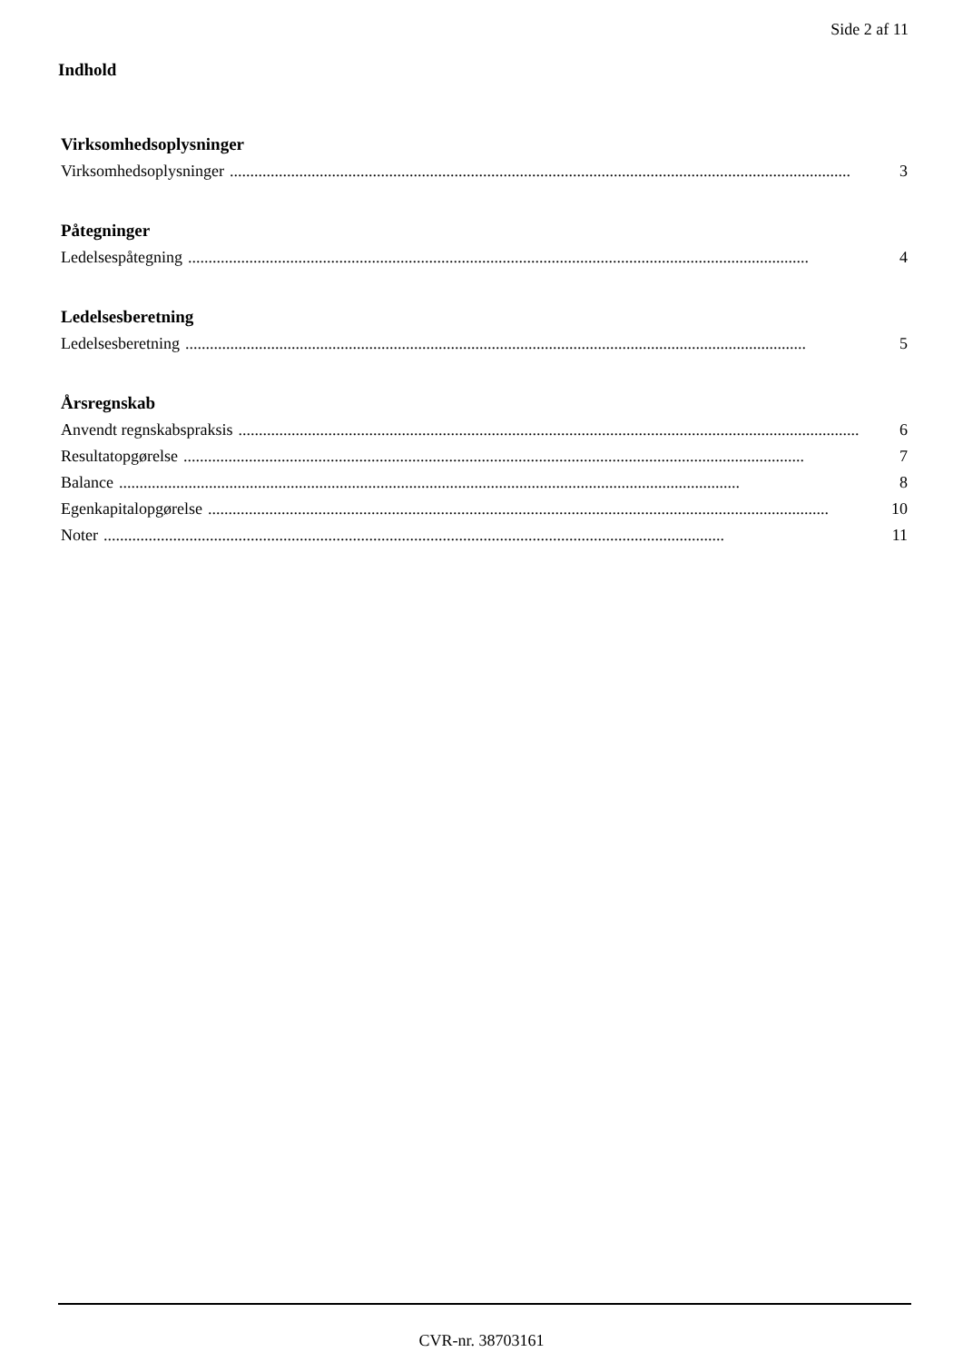Side 2 af 11
Indhold
Virksomhedsoplysninger
Virksomhedsoplysninger........................................................................................................................................................ 3
Påtegninger
Ledelsespåtegning........................................................................................................................................................ 4
Ledelsesberetning
Ledelsesberetning........................................................................................................................................................ 5
Årsregnskab
Anvendt regnskabspraksis........................................................................................................................................................ 6
Resultatopgørelse........................................................................................................................................................ 7
Balance........................................................................................................................................................ 8
Egenkapitalopgørelse........................................................................................................................................................ 10
Noter........................................................................................................................................................ 11
CVR-nr. 38703161